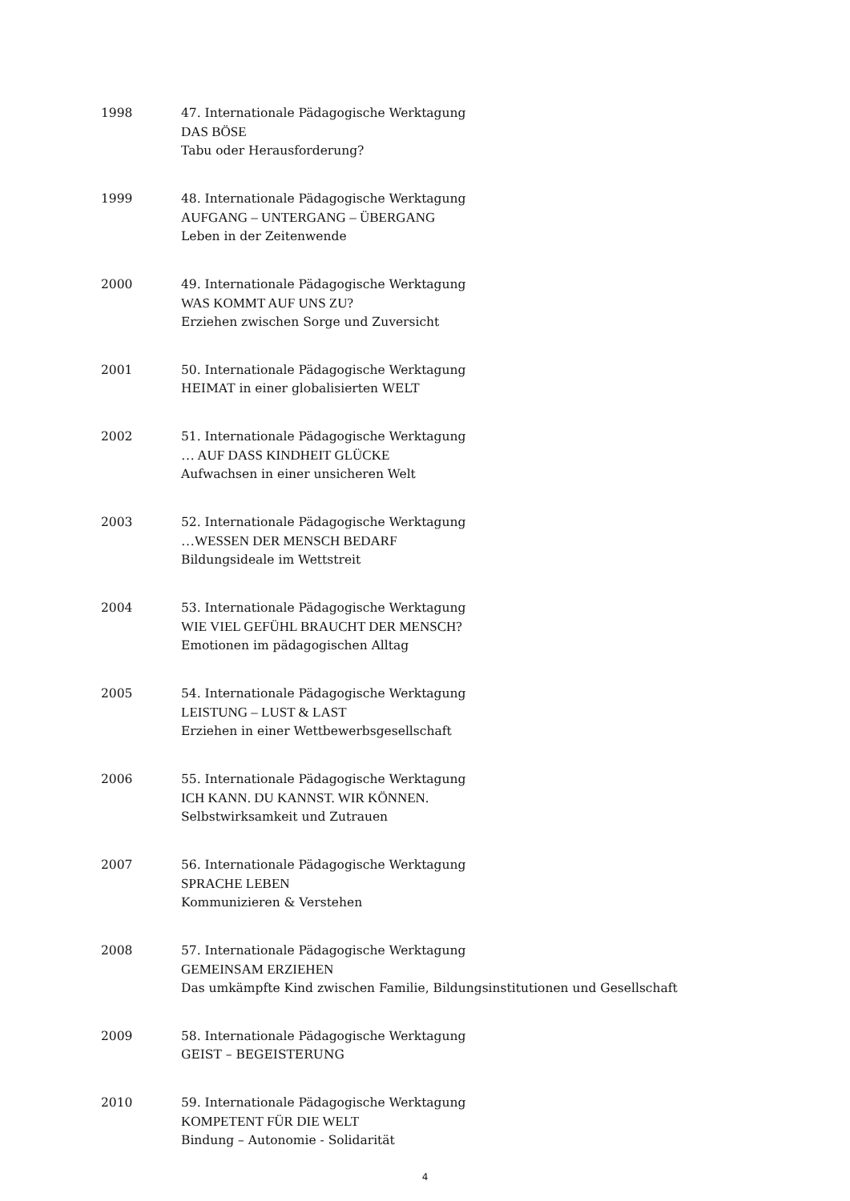1998 47. Internationale Pädagogische Werktagung
DAS BÖSE
Tabu oder Herausforderung?
1999 48. Internationale Pädagogische Werktagung
AUFGANG – UNTERGANG – ÜBERGANG
Leben in der Zeitenwende
2000 49. Internationale Pädagogische Werktagung
WAS KOMMT AUF UNS ZU?
Erziehen zwischen Sorge und Zuversicht
2001 50. Internationale Pädagogische Werktagung
HEIMAT in einer globalisierten WELT
2002 51. Internationale Pädagogische Werktagung
… AUF DASS KINDHEIT GLÜCKE
Aufwachsen in einer unsicheren Welt
2003 52. Internationale Pädagogische Werktagung
…WESSEN DER MENSCH BEDARF
Bildungsideale im Wettstreit
2004 53. Internationale Pädagogische Werktagung
WIE VIEL GEFÜHL BRAUCHT DER MENSCH?
Emotionen im pädagogischen Alltag
2005 54. Internationale Pädagogische Werktagung
LEISTUNG – LUST & LAST
Erziehen in einer Wettbewerbsgesellschaft
2006 55. Internationale Pädagogische Werktagung
ICH KANN. DU KANNST. WIR KÖNNEN.
Selbstwirksamkeit und Zutrauen
2007 56. Internationale Pädagogische Werktagung
SPRACHE LEBEN
Kommunizieren & Verstehen
2008 57. Internationale Pädagogische Werktagung
GEMEINSAM ERZIEHEN
Das umkämpfte Kind zwischen Familie, Bildungsinstitutionen und Gesellschaft
2009 58. Internationale Pädagogische Werktagung
GEIST – BEGEISTERUNG
2010 59. Internationale Pädagogische Werktagung
KOMPETENT FÜR DIE WELT
Bindung – Autonomie - Solidarität
4